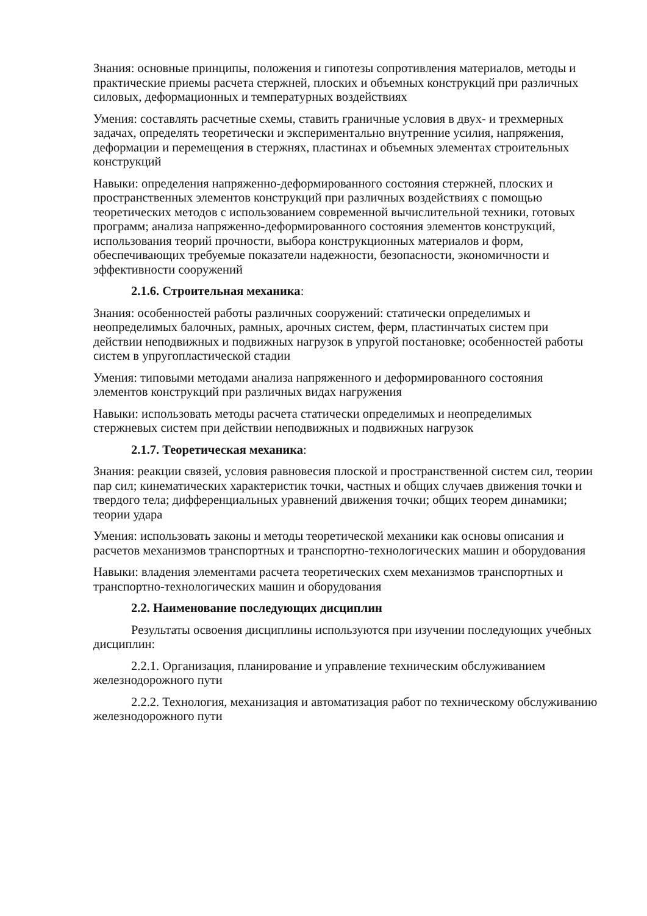Знания: основные принципы, положения и гипотезы сопротивления материалов, методы и практические приемы расчета стержней, плоских и объемных конструкций при различных силовых, деформационных и температурных воздействиях
Умения: составлять расчетные схемы, ставить граничные условия в двух- и трехмерных задачах, определять теоретически и экспериментально внутренние усилия, напряжения, деформации и перемещения в стержнях, пластинах и объемных элементах строительных конструкций
Навыки: определения напряженно-деформированного состояния стержней, плоских и пространственных элементов конструкций при различных воздействиях с помощью теоретических методов с использованием современной вычислительной техники, готовых программ; анализа напряженно-деформированного состояния элементов конструкций, использования теорий прочности, выбора конструкционных материалов и форм, обеспечивающих требуемые показатели надежности, безопасности, экономичности и эффективности сооружений
2.1.6. Строительная механика:
Знания: особенностей работы различных сооружений: статически определимых и неопределимых балочных, рамных, арочных систем, ферм, пластинчатых систем при действии неподвижных и подвижных нагрузок в упругой постановке; особенностей работы систем в упругопластической стадии
Умения: типовыми методами анализа напряженного и деформированного состояния элементов конструкций при различных видах нагружения
Навыки: использовать методы расчета статически определимых и неопределимых стержневых систем при действии неподвижных и подвижных нагрузок
2.1.7. Теоретическая механика:
Знания: реакции связей, условия равновесия плоской и пространственной систем сил, теории пар сил; кинематических характеристик точки, частных и общих случаев движения точки и твердого тела; дифференциальных уравнений движения точки; общих теорем динамики; теории удара
Умения: использовать законы и методы теоретической механики как основы описания и расчетов механизмов транспортных и транспортно-технологических машин и оборудования
Навыки: владения элементами расчета теоретических схем механизмов транспортных и транспортно-технологических машин и оборудования
2.2. Наименование последующих дисциплин
Результаты освоения дисциплины используются при изучении последующих учебных дисциплин:
2.2.1. Организация, планирование и управление техническим обслуживанием железнодорожного пути
2.2.2. Технология, механизация и автоматизация работ по техническому обслуживанию железнодорожного пути